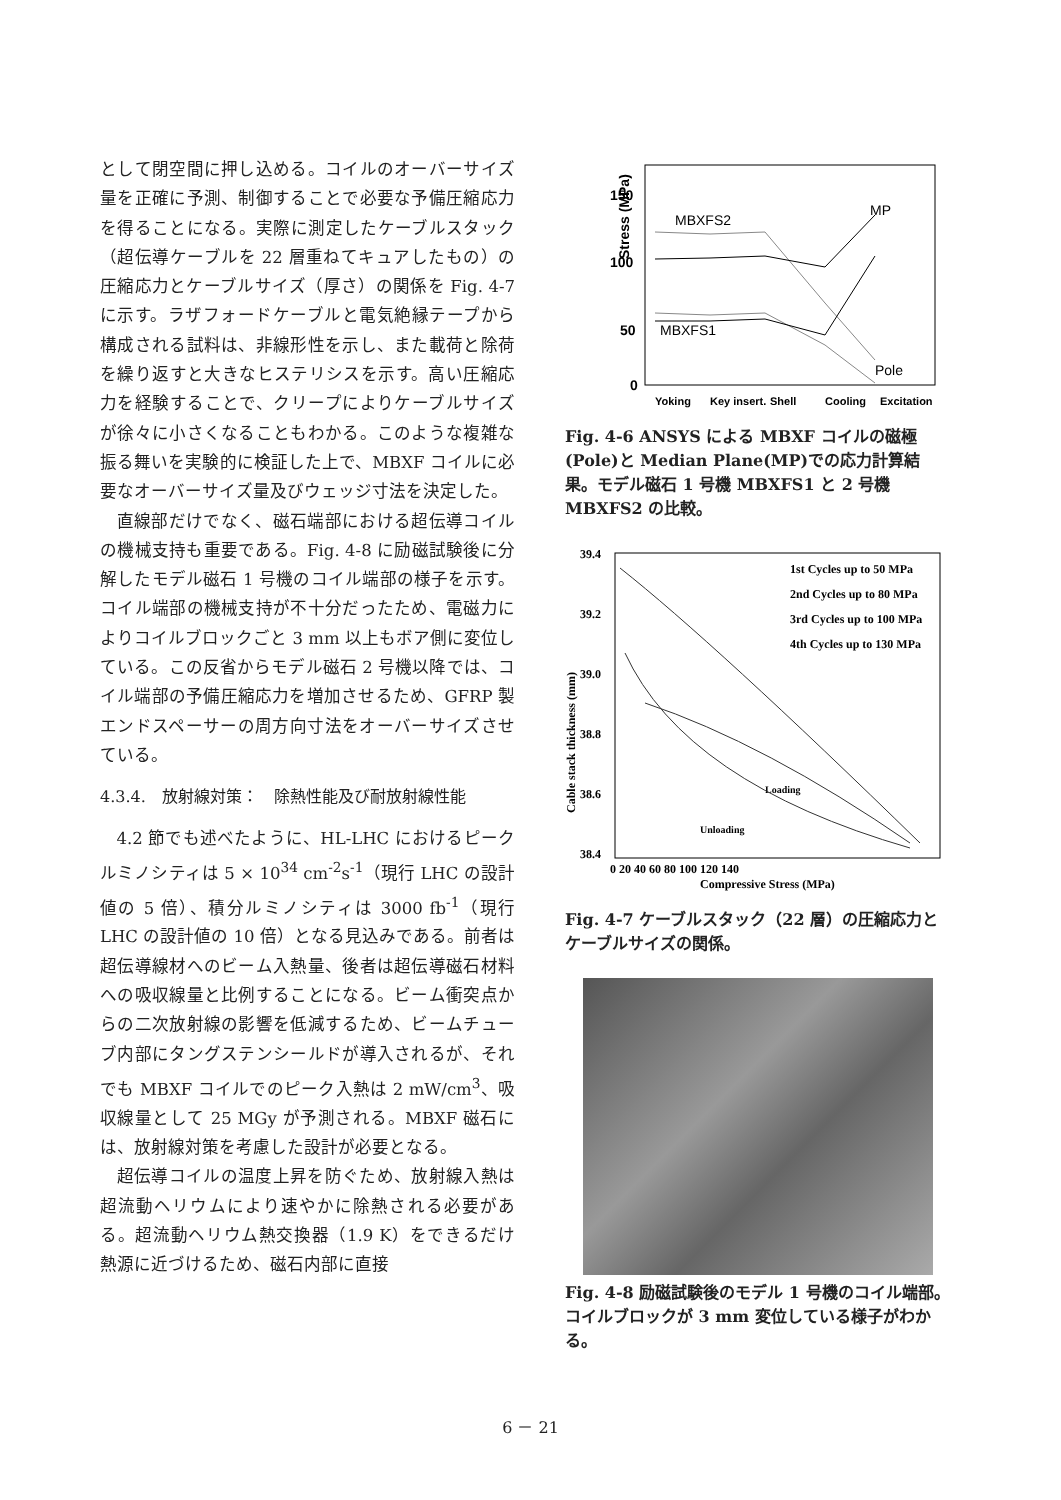として閉空間に押し込める。コイルのオーバーサイズ量を正確に予測、制御することで必要な予備圧縮応力を得ることになる。実際に測定したケーブルスタック（超伝導ケーブルを 22 層重ねてキュアしたもの）の圧縮応力とケーブルサイズ（厚さ）の関係を Fig. 4-7 に示す。ラザフォードケーブルと電気絶縁テープから構成される試料は、非線形性を示し、また載荷と除荷を繰り返すと大きなヒステリシスを示す。高い圧縮応力を経験することで、クリープによりケーブルサイズが徐々に小さくなることもわかる。このような複雑な振る舞いを実験的に検証した上で、MBXF コイルに必要なオーバーサイズ量及びウェッジ寸法を決定した。
直線部だけでなく、磁石端部における超伝導コイルの機械支持も重要である。Fig. 4-8 に励磁試験後に分解したモデル磁石 1 号機のコイル端部の様子を示す。コイル端部の機械支持が不十分だったため、電磁力によりコイルブロックごと 3 mm 以上もボア側に変位している。この反省からモデル磁石 2 号機以降では、コイル端部の予備圧縮応力を増加させるため、GFRP 製エンドスペーサーの周方向寸法をオーバーサイズさせている。
4.3.4.　放射線対策：　除熱性能及び耐放射線性能
4.2 節でも述べたように、HL-LHC におけるピークルミノシティは 5 × 10<sup>34</sup> cm<sup>-2</sup>s<sup>-1</sup>（現行 LHC の設計値の 5 倍）、積分ルミノシティは 3000 fb<sup>-1</sup>（現行 LHC の設計値の 10 倍）となる見込みである。前者は超伝導線材へのビーム入熱量、後者は超伝導磁石材料への吸収線量と比例することになる。ビーム衝突点からの二次放射線の影響を低減するため、ビームチューブ内部にタングステンシールドが導入されるが、それでも MBXF コイルでのピーク入熱は 2 mW/cm<sup>3</sup>、吸収線量として 25 MGy が予測される。MBXF 磁石には、放射線対策を考慮した設計が必要となる。
超伝導コイルの温度上昇を防ぐため、放射線入熱は超流動ヘリウムにより速やかに除熱される必要がある。超流動ヘリウム熱交換器（1.9 K）をできるだけ熱源に近づけるため、磁石内部に直接
Stress (MPa)
150
100
50
0
MBXFS2
MP
MBXFS1
Pole
Yoking
Key insert.
Shell
Cooling
Excitation
Fig. 4-6 ANSYS による MBXF コイルの磁極(Pole)と Median Plane(MP)での応力計算結果。モデル磁石 1 号機 MBXFS1 と 2 号機 MBXFS2 の比較。
39.4
39.2
39.0
38.8
38.6
38.4
0 20 40 60 80 100 120 140
Compressive Stress (MPa)
Cable stack thickness (mm)
1st Cycles up to 50 MPa
2nd Cycles up to 80 MPa
3rd Cycles up to 100 MPa
4th Cycles up to 130 MPa
Loading
Unloading
Fig. 4-7 ケーブルスタック（22 層）の圧縮応力とケーブルサイズの関係。
Fig. 4-8 励磁試験後のモデル 1 号機のコイル端部。コイルブロックが 3 mm 変位している様子がわかる。
6 － 21